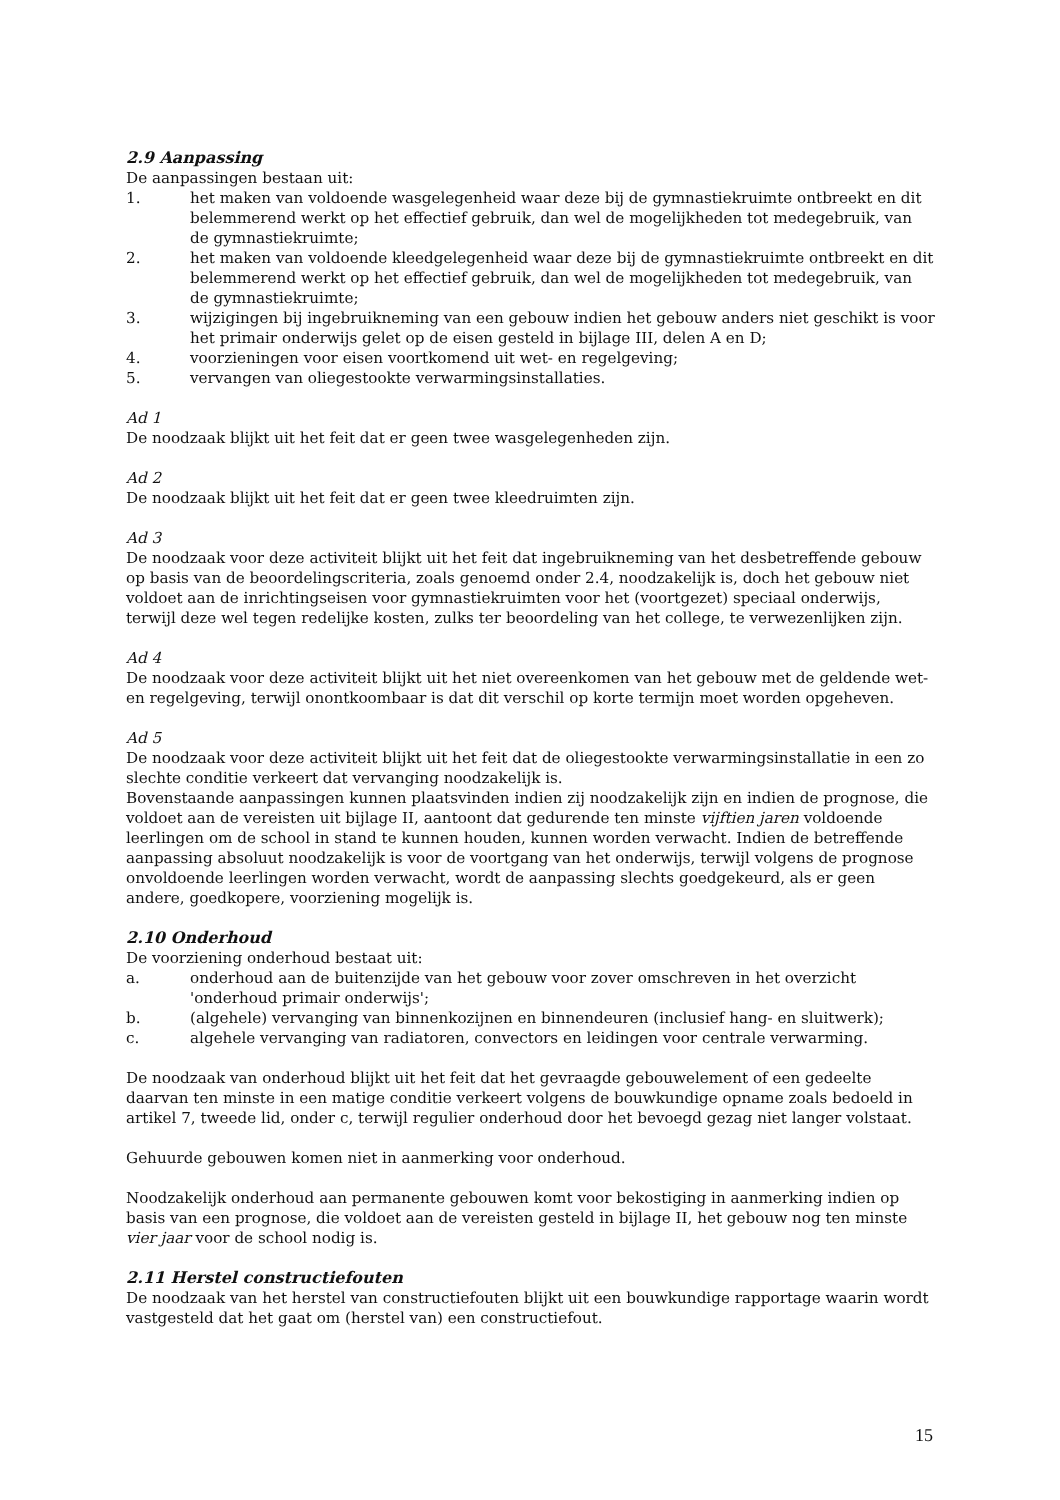2.9 Aanpassing
De aanpassingen bestaan uit:
1. het maken van voldoende wasgelegenheid waar deze bij de gymnastiekruimte ontbreekt en dit belemmerend werkt op het effectief gebruik, dan wel de mogelijkheden tot medegebruik, van de gymnastiekruimte;
2. het maken van voldoende kleedgelegenheid waar deze bij de gymnastiekruimte ontbreekt en dit belemmerend werkt op het effectief gebruik, dan wel de mogelijkheden tot medegebruik, van de gymnastiekruimte;
3. wijzigingen bij ingebruikneming van een gebouw indien het gebouw anders niet geschikt is voor het primair onderwijs gelet op de eisen gesteld in bijlage III, delen A en D;
4. voorzieningen voor eisen voortkomend uit wet- en regelgeving;
5. vervangen van oliegestookte verwarmingsinstallaties.
Ad 1
De noodzaak blijkt uit het feit dat er geen twee wasgelegenheden zijn.
Ad 2
De noodzaak blijkt uit het feit dat er geen twee kleedruimten zijn.
Ad 3
De noodzaak voor deze activiteit blijkt uit het feit dat ingebruikneming van het desbetreffende gebouw op basis van de beoordelingscriteria, zoals genoemd onder 2.4, noodzakelijk is, doch het gebouw niet voldoet aan de inrichtingseisen voor gymnastiekruimten voor het (voortgezet) speciaal onderwijs, terwijl deze wel tegen redelijke kosten, zulks ter beoordeling van het college, te verwezenlijken zijn.
Ad 4
De noodzaak voor deze activiteit blijkt uit het niet overeenkomen van het gebouw met de geldende wet- en regelgeving, terwijl onontkoombaar is dat dit verschil op korte termijn moet worden opgeheven.
Ad 5
De noodzaak voor deze activiteit blijkt uit het feit dat de oliegestookte verwarmingsinstallatie in een zo slechte conditie verkeert dat vervanging noodzakelijk is.
Bovenstaande aanpassingen kunnen plaatsvinden indien zij noodzakelijk zijn en indien de prognose, die voldoet aan de vereisten uit bijlage II, aantoont dat gedurende ten minste vijftien jaren voldoende leerlingen om de school in stand te kunnen houden, kunnen worden verwacht. Indien de betreffende aanpassing absoluut noodzakelijk is voor de voortgang van het onderwijs, terwijl volgens de prognose onvoldoende leerlingen worden verwacht, wordt de aanpassing slechts goedgekeurd, als er geen andere, goedkopere, voorziening mogelijk is.
2.10 Onderhoud
De voorziening onderhoud bestaat uit:
a. onderhoud aan de buitenzijde van het gebouw voor zover omschreven in het overzicht 'onderhoud primair onderwijs';
b. (algehele) vervanging van binnenkozijnen en binnendeuren (inclusief hang- en sluitwerk);
c. algehele vervanging van radiatoren, convectors en leidingen voor centrale verwarming.
De noodzaak van onderhoud blijkt uit het feit dat het gevraagde gebouwelement of een gedeelte daarvan ten minste in een matige conditie verkeert volgens de bouwkundige opname zoals bedoeld in artikel 7, tweede lid, onder c, terwijl regulier onderhoud door het bevoegd gezag niet langer volstaat.
Gehuurde gebouwen komen niet in aanmerking voor onderhoud.
Noodzakelijk onderhoud aan permanente gebouwen komt voor bekostiging in aanmerking indien op basis van een prognose, die voldoet aan de vereisten gesteld in bijlage II, het gebouw nog ten minste vier jaar voor de school nodig is.
2.11 Herstel constructiefouten
De noodzaak van het herstel van constructiefouten blijkt uit een bouwkundige rapportage waarin wordt vastgesteld dat het gaat om (herstel van) een constructiefout.
15